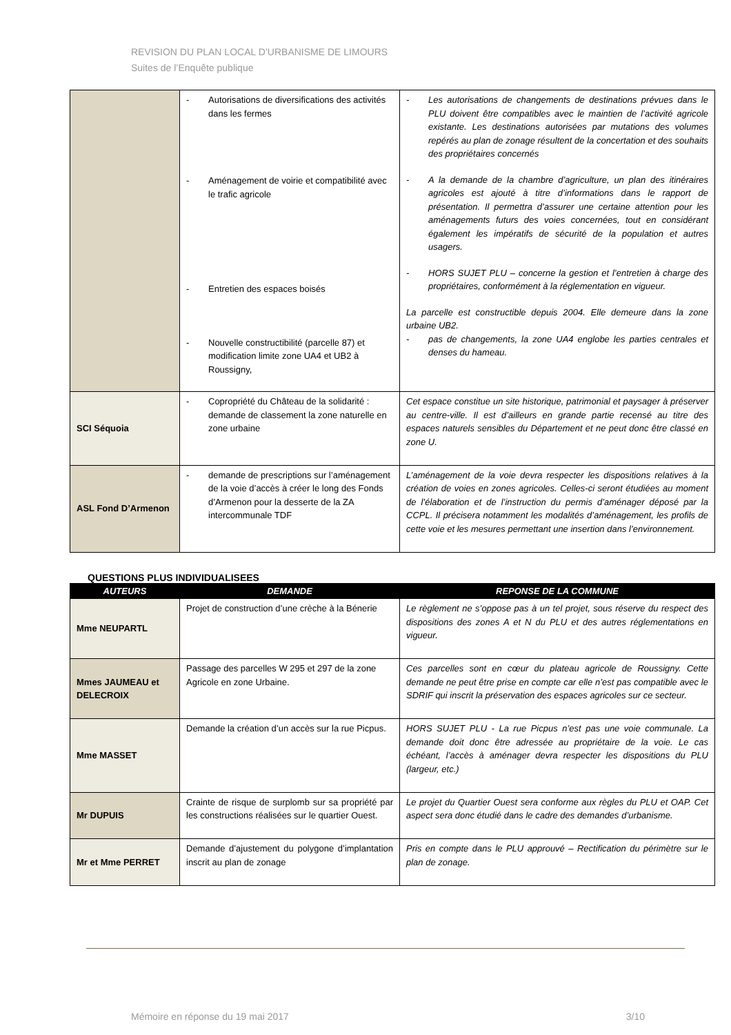REVISION DU PLAN LOCAL D’URBANISME DE LIMOURS
Suites de l’Enquête publique
| | - Autorisations de diversifications des activités dans les fermes - Aménagement de voirie et compatibilité avec le trafic agricole - Entretien des espaces boisés - Nouvelle constructibilité (parcelle 87) et modification limite zone UA4 et UB2 à Roussigny, | - Les autorisations de changements de destinations prévues dans le PLU doivent être compatibles avec le maintien de l’activité agricole existante. Les destinations autorisées par mutations des volumes repérés au plan de zonage résultent de la concertation et des souhaits des propriétaires concernés - A la demande de la chambre d’agriculture, un plan des itinéraires agricoles est ajouté à titre d’informations dans le rapport de présentation. Il permettra d’assurer une certaine attention pour les aménagements futurs des voies concernées, tout en considérant également les impératifs de sécurité de la population et autres usagers. - HORS SUJET PLU – concerne la gestion et l’entretien à charge des propriétaires, conformément à la réglementation en vigueur. La parcelle est constructible depuis 2004. Elle demeure dans la zone urbaine UB2. - pas de changements, la zone UA4 englobe les parties centrales et denses du hameau. |
| SCI Séquoia | - Copropriété du Château de la solidarité : demande de classement la zone naturelle en zone urbaine | Cet espace constitue un site historique, patrimonial et paysager à préserver au centre-ville. Il est d’ailleurs en grande partie recensé au titre des espaces naturels sensibles du Département et ne peut donc être classé en zone U. |
| ASL Fond D’Armenon | - demande de prescriptions sur l’aménagement de la voie d’accès à créer le long des Fonds d’Armenon pour la desserte de la ZA intercommunale TDF | L’aménagement de la voie devra respecter les dispositions relatives à la création de voies en zones agricoles. Celles-ci seront étudiées au moment de l’élaboration et de l’instruction du permis d’aménager déposé par la CCPL. Il précisera notamment les modalités d’aménagement, les profils de cette voie et les mesures permettant une insertion dans l’environnement. |
QUESTIONS PLUS INDIVIDUALISEES
| AUTEURS | DEMANDE | REPONSE DE LA COMMUNE |
| --- | --- | --- |
| Mme NEUPARTL | Projet de construction d’une crèche à la Bénerie | Le règlement ne s’oppose pas à un tel projet, sous réserve du respect des dispositions des zones A et N du PLU et des autres réglementations en vigueur. |
| Mmes JAUMEAU et DELECROIX | Passage des parcelles W 295 et 297 de la zone Agricole en zone Urbaine. | Ces parcelles sont en cœur du plateau agricole de Roussigny. Cette demande ne peut être prise en compte car elle n’est pas compatible avec le SDRIF qui inscrit la préservation des espaces agricoles sur ce secteur. |
| Mme MASSET | Demande la création d’un accès sur la rue Picpus. | HORS SUJET PLU - La rue Picpus n’est pas une voie communale. La demande doit donc être adressée au propriétaire de la voie. Le cas échéant, l’accès à aménager devra respecter les dispositions du PLU (largeur, etc.) |
| Mr DUPUIS | Crainte de risque de surplomb sur sa propriété par les constructions réalisées sur le quartier Ouest. | Le projet du Quartier Ouest sera conforme aux règles du PLU et OAP. Cet aspect sera donc étudié dans le cadre des demandes d’urbanisme. |
| Mr et Mme PERRET | Demande d’ajustement du polygone d’implantation inscrit au plan de zonage | Pris en compte dans le PLU approuvé – Rectification du périmètre sur le plan de zonage. |
Mémoire en réponse du 19 mai 2017 3/10